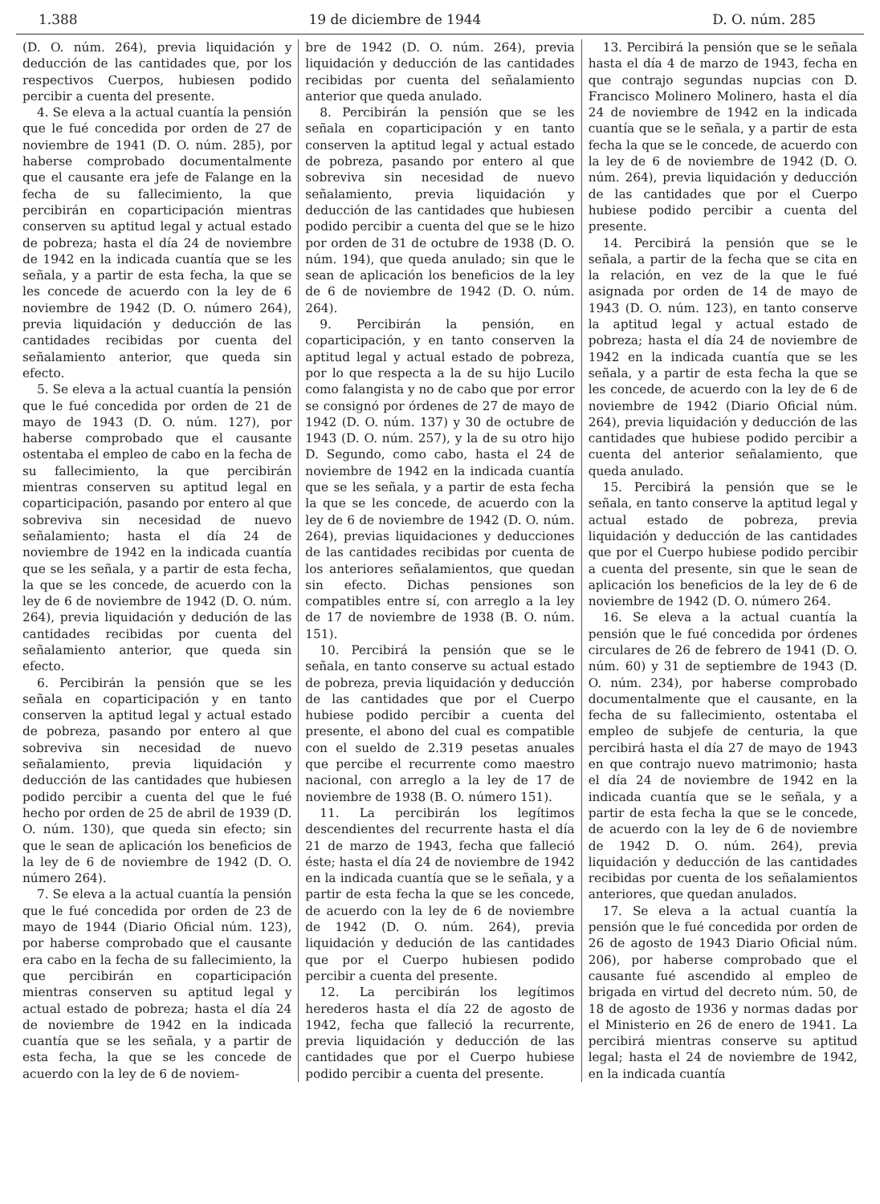1.388 19 de diciembre de 1944 D. O. núm. 285
(D. O. núm. 264), previa liquidación y deducción de las cantidades que, por los respectivos Cuerpos, hubiesen podido percibir a cuenta del presente.
4. Se eleva a la actual cuantía la pensión que le fué concedida por orden de 27 de noviembre de 1941 (D. O. núm. 285), por haberse comprobado documentalmente que el causante era jefe de Falange en la fecha de su fallecimiento, la que percibirán en coparticipación mientras conserven su aptitud legal y actual estado de pobreza; hasta el día 24 de noviembre de 1942 en la indicada cuantía que se les señala, y a partir de esta fecha, la que se les concede de acuerdo con la ley de 6 noviembre de 1942 (D. O. número 264), previa liquidación y deducción de las cantidades recibidas por cuenta del señalamiento anterior, que queda sin efecto.
5. Se eleva a la actual cuantía la pensión que le fué concedida por orden de 21 de mayo de 1943 (D. O. núm. 127), por haberse comprobado que el causante ostentaba el empleo de cabo en la fecha de su fallecimiento, la que percibirán mientras conserven su aptitud legal en coparticipación, pasando por entero al que sobreviva sin necesidad de nuevo señalamiento; hasta el día 24 de noviembre de 1942 en la indicada cuantía que se les señala, y a partir de esta fecha, la que se les concede, de acuerdo con la ley de 6 de noviembre de 1942 (D. O. núm. 264), previa liquidación y dedución de las cantidades recibidas por cuenta del señalamiento anterior, que queda sin efecto.
6. Percibirán la pensión que se les señala en coparticipación y en tanto conserven la aptitud legal y actual estado de pobreza, pasando por entero al que sobreviva sin necesidad de nuevo señalamiento, previa liquidación y deducción de las cantidades que hubiesen podido percibir a cuenta del que le fué hecho por orden de 25 de abril de 1939 (D. O. núm. 130), que queda sin efecto; sin que le sean de aplicación los beneficios de la ley de 6 de noviembre de 1942 (D. O. número 264).
7. Se eleva a la actual cuantía la pensión que le fué concedida por orden de 23 de mayo de 1944 (Diario Oficial núm. 123), por haberse comprobado que el causante era cabo en la fecha de su fallecimiento, la que percibirán en coparticipación mientras conserven su aptitud legal y actual estado de pobreza; hasta el día 24 de noviembre de 1942 en la indicada cuantía que se les señala, y a partir de esta fecha, la que se les concede de acuerdo con la ley de 6 de noviem-
bre de 1942 (D. O. núm. 264), previa liquidación y deducción de las cantidades recibidas por cuenta del señalamiento anterior que queda anulado.
8. Percibirán la pensión que se les señala en coparticipación y en tanto conserven la aptitud legal y actual estado de pobreza, pasando por entero al que sobreviva sin necesidad de nuevo señalamiento, previa liquidación y deducción de las cantidades que hubiesen podido percibir a cuenta del que se le hizo por orden de 31 de octubre de 1938 (D. O. núm. 194), que queda anulado; sin que le sean de aplicación los beneficios de la ley de 6 de noviembre de 1942 (D. O. núm. 264).
9. Percibirán la pensión, en coparticipación, y en tanto conserven la aptitud legal y actual estado de pobreza, por lo que respecta a la de su hijo Lucilo como falangista y no de cabo que por error se consignó por órdenes de 27 de mayo de 1942 (D. O. núm. 137) y 30 de octubre de 1943 (D. O. núm. 257), y la de su otro hijo D. Segundo, como cabo, hasta el 24 de noviembre de 1942 en la indicada cuantía que se les señala, y a partir de esta fecha la que se les concede, de acuerdo con la ley de 6 de noviembre de 1942 (D. O. núm. 264), previas liquidaciones y deducciones de las cantidades recibidas por cuenta de los anteriores señalamientos, que quedan sin efecto. Dichas pensiones son compatibles entre sí, con arreglo a la ley de 17 de noviembre de 1938 (B. O. núm. 151).
10. Percibirá la pensión que se le señala, en tanto conserve su actual estado de pobreza, previa liquidación y deducción de las cantidades que por el Cuerpo hubiese podido percibir a cuenta del presente, el abono del cual es compatible con el sueldo de 2.319 pesetas anuales que percibe el recurrente como maestro nacional, con arreglo a la ley de 17 de noviembre de 1938 (B. O. número 151).
11. La percibirán los legítimos descendientes del recurrente hasta el día 21 de marzo de 1943, fecha que falleció éste; hasta el día 24 de noviembre de 1942 en la indicada cuantía que se le señala, y a partir de esta fecha la que se les concede, de acuerdo con la ley de 6 de noviembre de 1942 (D. O. núm. 264), previa liquidación y dedución de las cantidades que por el Cuerpo hubiesen podido percibir a cuenta del presente.
12. La percibirán los legítimos herederos hasta el día 22 de agosto de 1942, fecha que falleció la recurrente, previa liquidación y deducción de las cantidades que por el Cuerpo hubiese podido percibir a cuenta del presente.
13. Percibirá la pensión que se le señala hasta el día 4 de marzo de 1943, fecha en que contrajo segundas nupcias con D. Francisco Molinero Molinero, hasta el día 24 de noviembre de 1942 en la indicada cuantía que se le señala, y a partir de esta fecha la que se le concede, de acuerdo con la ley de 6 de noviembre de 1942 (D. O. núm. 264), previa liquidación y deducción de las cantidades que por el Cuerpo hubiese podido percibir a cuenta del presente.
14. Percibirá la pensión que se le señala, a partir de la fecha que se cita en la relación, en vez de la que le fué asignada por orden de 14 de mayo de 1943 (D. O. núm. 123), en tanto conserve la aptitud legal y actual estado de pobreza; hasta el día 24 de noviembre de 1942 en la indicada cuantía que se les señala, y a partir de esta fecha la que se les concede, de acuerdo con la ley de 6 de noviembre de 1942 (Diario Oficial núm. 264), previa liquidación y deducción de las cantidades que hubiese podido percibir a cuenta del anterior señalamiento, que queda anulado.
15. Percibirá la pensión que se le señala, en tanto conserve la aptitud legal y actual estado de pobreza, previa liquidación y deducción de las cantidades que por el Cuerpo hubiese podido percibir a cuenta del presente, sin que le sean de aplicación los beneficios de la ley de 6 de noviembre de 1942 (D. O. número 264.
16. Se eleva a la actual cuantía la pensión que le fué concedida por órdenes circulares de 26 de febrero de 1941 (D. O. núm. 60) y 31 de septiembre de 1943 (D. O. núm. 234), por haberse comprobado documentalmente que el causante, en la fecha de su fallecimiento, ostentaba el empleo de subjefe de centuria, la que percibirá hasta el día 27 de mayo de 1943 en que contrajo nuevo matrimonio; hasta el día 24 de noviembre de 1942 en la indicada cuantía que se le señala, y a partir de esta fecha la que se le concede, de acuerdo con la ley de 6 de noviembre de 1942 D. O. núm. 264), previa liquidación y deducción de las cantidades recibidas por cuenta de los señalamientos anteriores, que quedan anulados.
17. Se eleva a la actual cuantía la pensión que le fué concedida por orden de 26 de agosto de 1943 Diario Oficial núm. 206), por haberse comprobado que el causante fué ascendido al empleo de brigada en virtud del decreto núm. 50, de 18 de agosto de 1936 y normas dadas por el Ministerio en 26 de enero de 1941. La percibirá mientras conserve su aptitud legal; hasta el 24 de noviembre de 1942, en la indicada cuantía